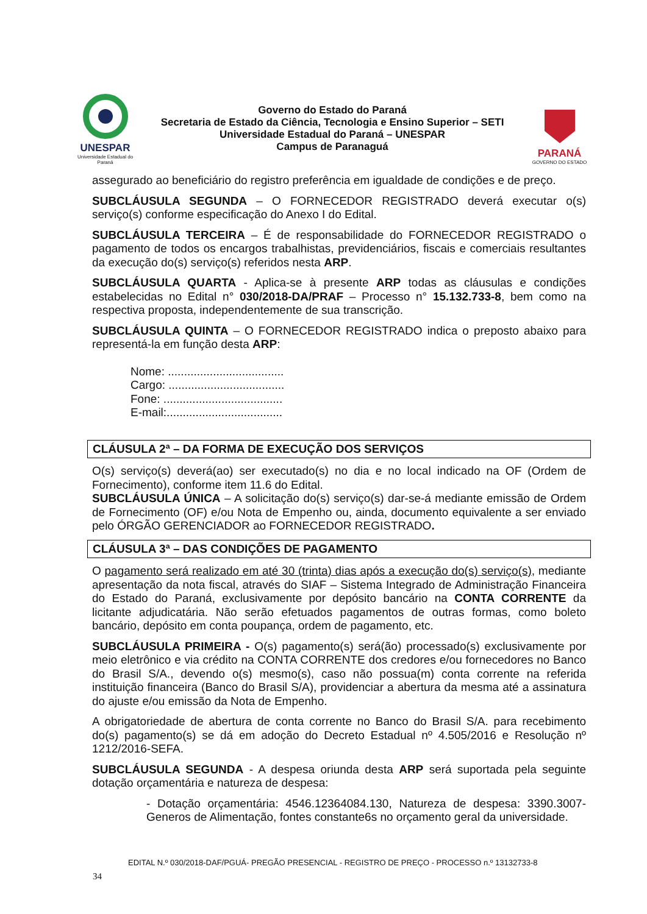UNESPAR
Universidade Estadual do Paraná
Governo do Estado do Paraná
Secretaria de Estado da Ciência, Tecnologia e Ensino Superior – SETI
Universidade Estadual do Paraná – UNESPAR
Campus de Paranaguá
PARANÁ
GOVERNO DO ESTADO
assegurado ao beneficiário do registro preferência em igualdade de condições e de preço.
SUBCLÁUSULA SEGUNDA – O FORNECEDOR REGISTRADO deverá executar o(s) serviço(s) conforme especificação do Anexo I do Edital.
SUBCLÁUSULA TERCEIRA – É de responsabilidade do FORNECEDOR REGISTRADO o pagamento de todos os encargos trabalhistas, previdenciários, fiscais e comerciais resultantes da execução do(s) serviço(s) referidos nesta ARP.
SUBCLÁUSULA QUARTA - Aplica-se à presente ARP todas as cláusulas e condições estabelecidas no Edital n° 030/2018-DA/PRAF – Processo n° 15.132.733-8, bem como na respectiva proposta, independentemente de sua transcrição.
SUBCLÁUSULA QUINTA – O FORNECEDOR REGISTRADO indica o preposto abaixo para representá-la em função desta ARP:
Nome: ....................................
Cargo: ....................................
Fone: .....................................
E-mail:....................................
CLÁUSULA 2ª – DA FORMA DE EXECUÇÃO DOS SERVIÇOS
O(s) serviço(s) deverá(ao) ser executado(s) no dia e no local indicado na OF (Ordem de Fornecimento), conforme item 11.6 do Edital.
SUBCLÁUSULA ÚNICA – A solicitação do(s) serviço(s) dar-se-á mediante emissão de Ordem de Fornecimento (OF) e/ou Nota de Empenho ou, ainda, documento equivalente a ser enviado pelo ÓRGÃO GERENCIADOR ao FORNECEDOR REGISTRADO.
CLÁUSULA 3ª – DAS CONDIÇÕES DE PAGAMENTO
O pagamento será realizado em até 30 (trinta) dias após a execução do(s) serviço(s), mediante apresentação da nota fiscal, através do SIAF – Sistema Integrado de Administração Financeira do Estado do Paraná, exclusivamente por depósito bancário na CONTA CORRENTE da licitante adjudicatária. Não serão efetuados pagamentos de outras formas, como boleto bancário, depósito em conta poupança, ordem de pagamento, etc.
SUBCLÁUSULA PRIMEIRA - O(s) pagamento(s) será(ão) processado(s) exclusivamente por meio eletrônico e via crédito na CONTA CORRENTE dos credores e/ou fornecedores no Banco do Brasil S/A., devendo o(s) mesmo(s), caso não possua(m) conta corrente na referida instituição financeira (Banco do Brasil S/A), providenciar a abertura da mesma até a assinatura do ajuste e/ou emissão da Nota de Empenho.
A obrigatoriedade de abertura de conta corrente no Banco do Brasil S/A. para recebimento do(s) pagamento(s) se dá em adoção do Decreto Estadual nº 4.505/2016 e Resolução nº 1212/2016-SEFA.
SUBCLÁUSULA SEGUNDA - A despesa oriunda desta ARP será suportada pela seguinte dotação orçamentária e natureza de despesa:
- Dotação orçamentária: 4546.12364084.130, Natureza de despesa: 3390.3007-Generos de Alimentação, fontes constante6s no orçamento geral da universidade.
EDITAL N.º 030/2018-DAF/PGUÁ- PREGÃO PRESENCIAL - REGISTRO DE PREÇO - PROCESSO n.º 13132733-8
34